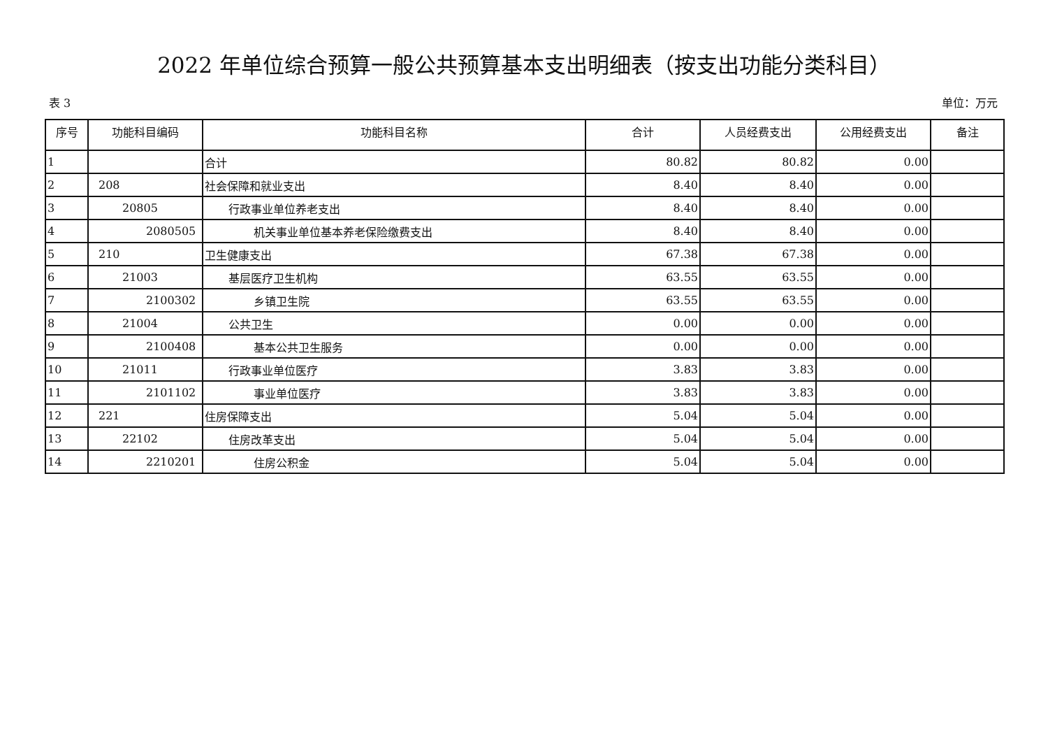2022 年单位综合预算一般公共预算基本支出明细表（按支出功能分类科目）
表 3 单位：万元
| 序号 | 功能科目编码 | 功能科目名称 | 合计 | 人员经费支出 | 公用经费支出 | 备注 |
| --- | --- | --- | --- | --- | --- | --- |
| 1 | | 合计 | 80.82 | 80.82 | 0.00 | |
| 2 | 208 | 社会保障和就业支出 | 8.40 | 8.40 | 0.00 | |
| 3 | 20805 | 行政事业单位养老支出 | 8.40 | 8.40 | 0.00 | |
| 4 | 2080505 | 机关事业单位基本养老保险缴费支出 | 8.40 | 8.40 | 0.00 | |
| 5 | 210 | 卫生健康支出 | 67.38 | 67.38 | 0.00 | |
| 6 | 21003 | 基层医疗卫生机构 | 63.55 | 63.55 | 0.00 | |
| 7 | 2100302 | 乡镇卫生院 | 63.55 | 63.55 | 0.00 | |
| 8 | 21004 | 公共卫生 | 0.00 | 0.00 | 0.00 | |
| 9 | 2100408 | 基本公共卫生服务 | 0.00 | 0.00 | 0.00 | |
| 10 | 21011 | 行政事业单位医疗 | 3.83 | 3.83 | 0.00 | |
| 11 | 2101102 | 事业单位医疗 | 3.83 | 3.83 | 0.00 | |
| 12 | 221 | 住房保障支出 | 5.04 | 5.04 | 0.00 | |
| 13 | 22102 | 住房改革支出 | 5.04 | 5.04 | 0.00 | |
| 14 | 2210201 | 住房公积金 | 5.04 | 5.04 | 0.00 | |